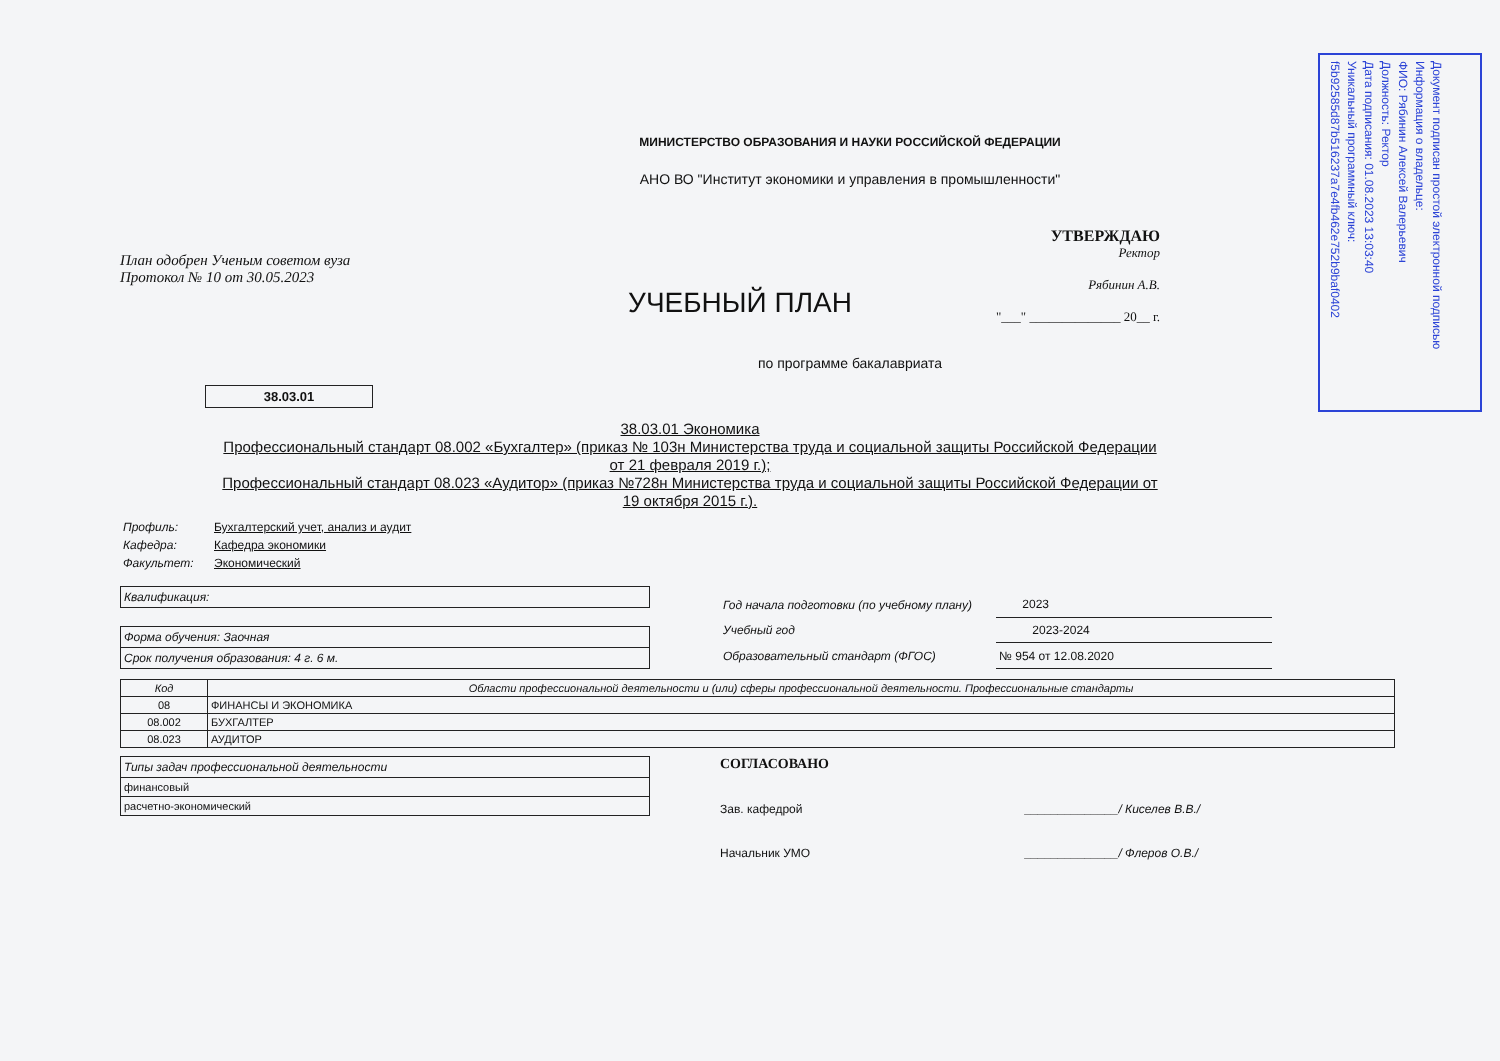Документ подписан простой электронной подписью
Информация о владельце:
ФИО: Рябинин Алексей Валерьевич
Должность: Ректор
Дата подписания: 01.08.2023 13:03:40
Уникальный программный ключ:
f5b92585d87b516237a7e4fb462e752b9baf0402
МИНИСТЕРСТВО ОБРАЗОВАНИЯ И НАУКИ РОССИЙСКОЙ ФЕДЕРАЦИИ
АНО ВО "Институт экономики и управления в промышленности"
План одобрен Ученым советом вуза
Протокол № 10 от 30.05.2023
УЧЕБНЫЙ ПЛАН
УТВЕРЖДАЮ
Ректор
Рябинин А.В.
"___" ______________ 20__ г.
по программе бакалавриата
38.03.01
38.03.01 Экономика
Профессиональный стандарт 08.002 «Бухгалтер» (приказ № 103н Министерства труда и социальной защиты Российской Федерации от 21 февраля 2019 г.);
Профессиональный стандарт 08.023 «Аудитор» (приказ №728н Министерства труда и социальной защиты Российской Федерации от 19 октября 2015 г.).
| Профиль: | Бухгалтерский учет, анализ и аудит |
| Кафедра: | Кафедра экономики |
| Факультет: | Экономический |
Квалификация:
Форма обучения: Заочная
Срок получения образования: 4 г. 6 м.
| Год начала подготовки (по учебному плану) | 2023 |
| Учебный год | 2023-2024 |
| Образовательный стандарт (ФГОС) | № 954 от 12.08.2020 |
| Код | Области профессиональной деятельности и (или) сферы профессиональной деятельности. Профессиональные стандарты |
| --- | --- |
| 08 | ФИНАНСЫ И ЭКОНОМИКА |
| 08.002 | БУХГАЛТЕР |
| 08.023 | АУДИТОР |
Типы задач профессиональной деятельности
финансовый
расчетно-экономический
СОГЛАСОВАНО
Зав. кафедрой ______________/ Киселев В.В./
Начальник УМО ______________/ Флеров О.В./